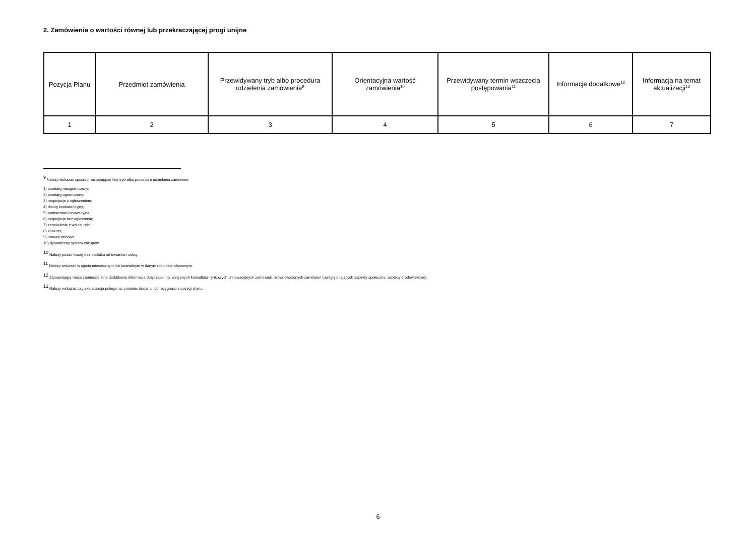2. Zamówienia o wartości równej lub przekraczającej progi unijne
| Pozycja Planu | Przedmiot zamówienia | Przewidywany tryb albo procedura udzielenia zamówienia<sup>9</sup> | Orientacyjna wartość zamówienia<sup>10</sup> | Przewidywany termin wszczęcia postępowania<sup>11</sup> | Informacje dodatkowe<sup>12</sup> | Informacja na temat aktualizacji<sup>13</sup> |
| --- | --- | --- | --- | --- | --- | --- |
| 1 | 2 | 3 | 4 | 5 | 6 | 7 |
<sup>9</sup> Należy wskazać spośród następującej listy tryb albo procedurę udzielania zamówień:
1) przetarg nieograniczony;
2) przetarg ograniczony;
3) negocjacje z ogłoszeniem;
4) dialog konkurencyjny;
5) partnerstwo innowacyjne;
6) negocjacje bez ogłoszenia;
7) zamówienie z wolnej ręki;
8) konkurs;
9) umowa ramowa;
10) dynamiczny system zakupów.
<sup>10</sup> Należy podać kwotę bez podatku od towarów i usług.
<sup>11</sup> Należy wskazać w ujęciu miesięcznym lub kwartalnym w danym roku kalendarzowym.
<sup>12</sup> Zamawiający może zamieścić inne dodatkowe informacje dotyczące, np. wstępnych konsultacji rynkowych, innowacyjnych zamówień, zrównoważonych zamówień (uwzględniających aspekty społeczne, aspekty środowiskowe).
<sup>13</sup> Należy wskazać czy aktualizacja polega na: zmianie, dodaniu lub rezygnacji z pozycji planu.
6